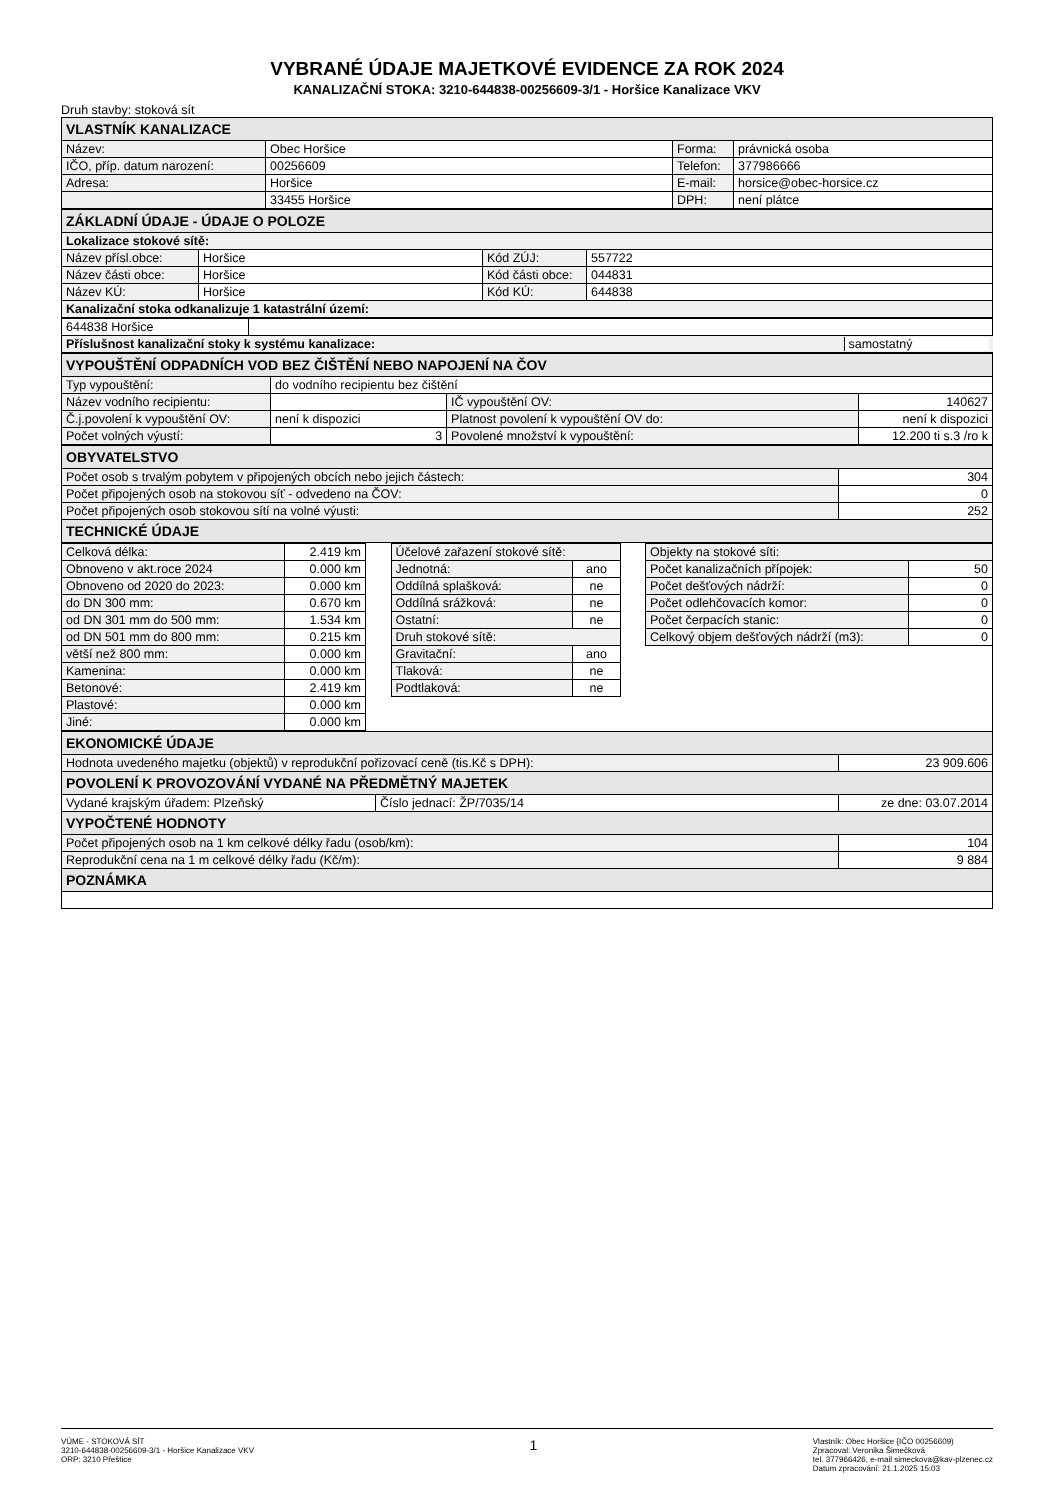VYBRANÉ ÚDAJE MAJETKOVÉ EVIDENCE ZA ROK 2024
KANALIZAČNÍ STOKA: 3210-644838-00256609-3/1 - Horšice Kanalizace VKV
Druh stavby: stoková sít
| VLASTNÍK KANALIZACE | | | |
| Název: | Obec Horšice | Forma: | právnická osoba |
| IČO, příp. datum narození: | 00256609 | Telefon: | 377986666 |
| Adresa: | Horšice | E-mail: | horsice@obec-horsice.cz |
| | 33455 Horšice | DPH: | není plátce |
| ZÁKLADNÍ ÚDAJE - ÚDAJE O POLOZE | | | |
| Lokalizace stokové sítě: | | | |
| Název přísl.obce: | Horšice | Kód ZÚJ: | 557722 |
| Název části obce: | Horšice | Kód části obce: | 044831 |
| Název KÚ: | Horšice | Kód KÚ: | 644838 |
| Kanalizační stoka odkanalizuje 1 katastrální území: | | | |
| 644838 Horšice | |
| Příslušnost kanalizační stoky k systému kanalizace: samostatný | |
| VYPOUŠTĚNÍ ODPADNÍCH VOD BEZ ČIŠTĚNÍ NEBO NAPOJENÍ NA ČOV | | | |
| Typ vypouštění: | do vodního recipientu bez čištění | | |
| Název vodního recipientu: | | IČ vypouštění OV: | 140627 |
| Č.j.povolení k vypouštění OV: | není k dispozici | Platnost povolení k vypouštění OV do: | není k dispozici |
| Počet volných výustí: | 3 | Povolené množství k vypouštění: | 12.200 ti s.3 /ro k |
| OBYVATELSTVO | |
| Počet osob s trvalým pobytem v připojených obcích nebo jejich částech: | 304 |
| Počet připojených osob na stokovou síť - odvedeno na ČOV: | 0 |
| Počet připojených osob stokovou sítí na volné výusti: | 252 |
| TECHNICKÉ ÚDAJE | |
| Celková délka: | 2.419 km |
| Obnoveno v akt.roce 2024 | 0.000 km |
| Obnoveno od 2020 do 2023: | 0.000 km |
| do DN 300 mm: | 0.670 km |
| od DN 301 mm do 500 mm: | 1.534 km |
| od DN 501 mm do 800 mm: | 0.215 km |
| větší než 800 mm: | 0.000 km |
| Kamenina: | 0.000 km |
| Betonové: | 2.419 km |
| Plastové: | 0.000 km |
| Jiné: | 0.000 km |
| Účelové zařazení stokové sítě: | |
| Jednotná: | ano |
| Oddílná splašková: | ne |
| Oddílná srážková: | ne |
| Ostatní: | ne |
| Druh stokové sítě: | |
| Gravitační: | ano |
| Tlaková: | ne |
| Podtlaková: | ne |
| Objekty na stokové síti: | |
| Počet kanalizačních přípojek: | 50 |
| Počet dešťových nádrží: | 0 |
| Počet odlehčovacích komor: | 0 |
| Počet čerpacích stanic: | 0 |
| Celkový objem dešťových nádrží (m3): | 0 |
| EKONOMICKÉ ÚDAJE | | |
| Hodnota uvedeného majetku (objektů) v reprodukční pořizovací ceně (tis.Kč s DPH): | | 23 909.606 |
| POVOLENÍ K PROVOZOVÁNÍ VYDANÉ NA PŘEDMĚTNÝ MAJETEK | | |
| Vydané krajským úřadem: Plzeňský | Číslo jednací: ŽP/7035/14 | ze dne: 03.07.2014 |
| VYPOČTENÉ HODNOTY | | |
| Počet připojených osob na 1 km celkové délky řadu (osob/km): | | 104 |
| Reprodukční cena na 1 m celkové délky řadu (Kč/m): | | 9 884 |
| POZNÁMKA | | |
VÚME - STOKOVÁ SÍT
3210-644838-00256609-3/1 - Horšice Kanalizace VKV
ORP: 3210 Přeštice
1
Vlastník: Obec Horšice {IČO 00256609)
Zpracoval: Veronika Šimečková
tel. 377966426, e-mail simeckova@kav-plzenec.cz
Datum zpracování: 21.1.2025 15:03